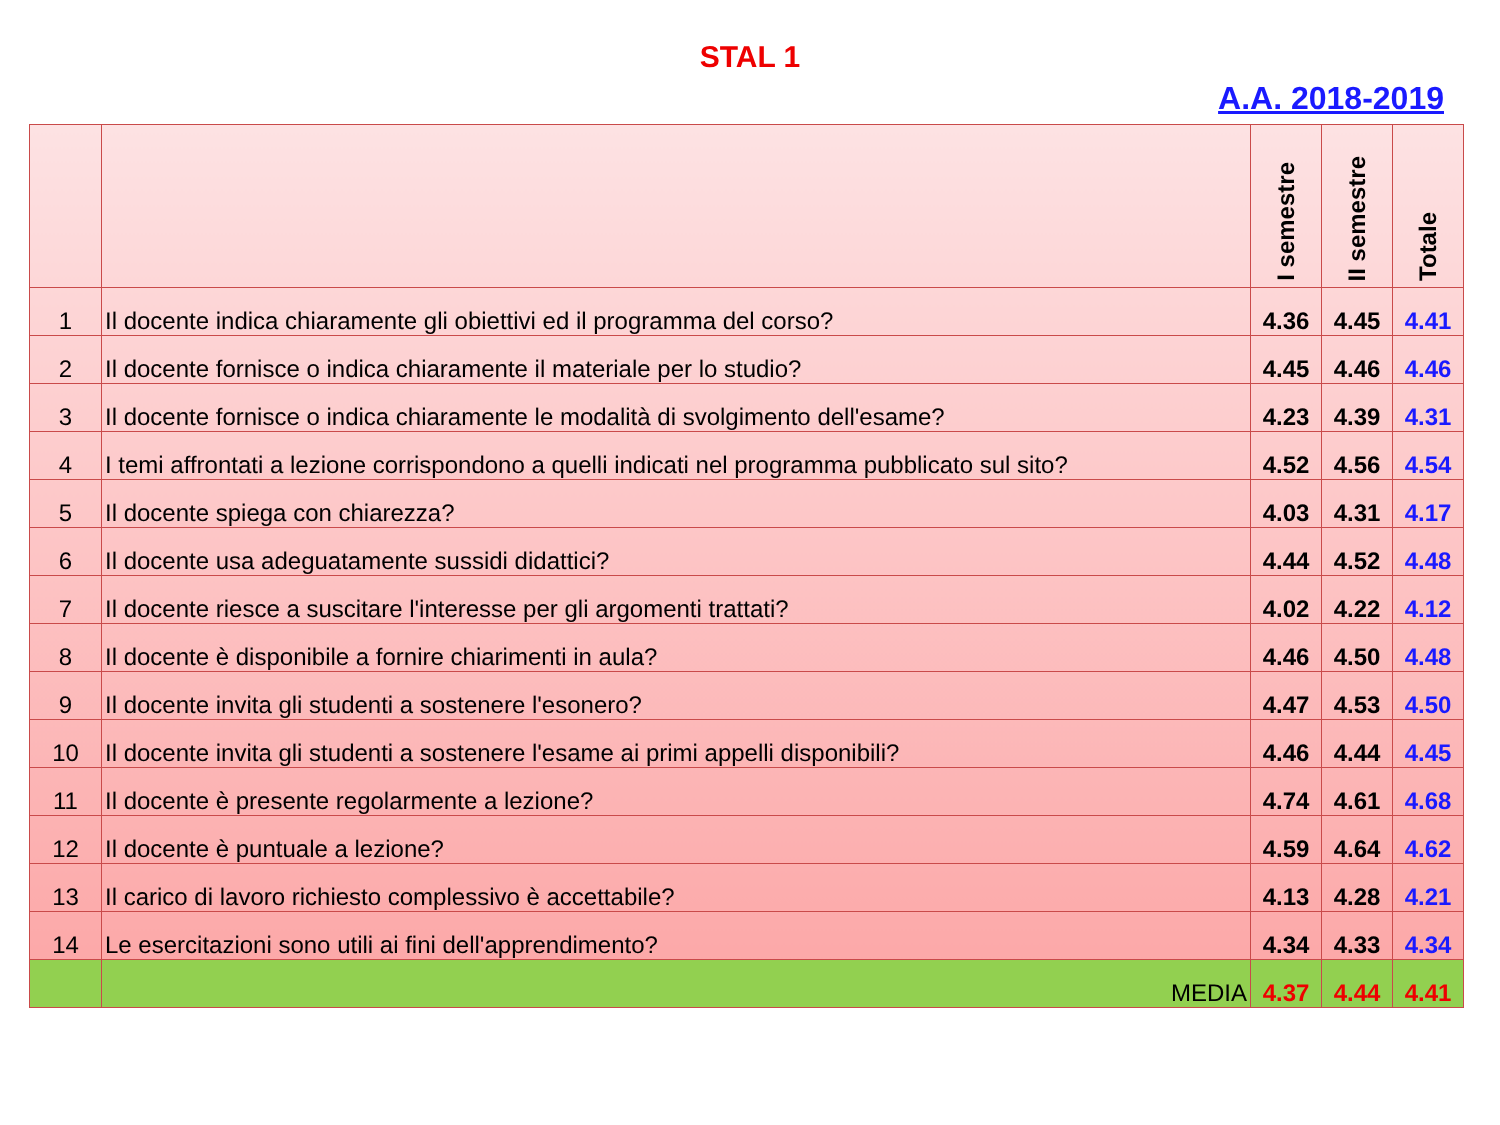STAL 1
A.A. 2018-2019
| | | I semestre | II semestre | Totale |
| --- | --- | --- | --- | --- |
| 1 | Il docente indica chiaramente gli obiettivi ed il programma del corso? | 4.36 | 4.45 | 4.41 |
| 2 | Il docente fornisce o indica chiaramente il materiale per lo studio? | 4.45 | 4.46 | 4.46 |
| 3 | Il docente fornisce o indica chiaramente le modalità di svolgimento dell'esame? | 4.23 | 4.39 | 4.31 |
| 4 | I temi affrontati a lezione corrispondono a quelli indicati nel programma pubblicato sul sito? | 4.52 | 4.56 | 4.54 |
| 5 | Il docente spiega con chiarezza? | 4.03 | 4.31 | 4.17 |
| 6 | Il docente usa adeguatamente sussidi didattici? | 4.44 | 4.52 | 4.48 |
| 7 | Il docente riesce a suscitare l'interesse per gli argomenti trattati? | 4.02 | 4.22 | 4.12 |
| 8 | Il docente è disponibile a fornire chiarimenti in aula? | 4.46 | 4.50 | 4.48 |
| 9 | Il docente invita gli studenti a sostenere l'esonero? | 4.47 | 4.53 | 4.50 |
| 10 | Il docente invita gli studenti a sostenere l'esame ai primi appelli disponibili? | 4.46 | 4.44 | 4.45 |
| 11 | Il docente è presente regolarmente a lezione? | 4.74 | 4.61 | 4.68 |
| 12 | Il docente è puntuale a lezione? | 4.59 | 4.64 | 4.62 |
| 13 | Il carico di lavoro richiesto complessivo è accettabile? | 4.13 | 4.28 | 4.21 |
| 14 | Le esercitazioni sono utili ai fini dell'apprendimento? | 4.34 | 4.33 | 4.34 |
| | MEDIA | 4.37 | 4.44 | 4.41 |